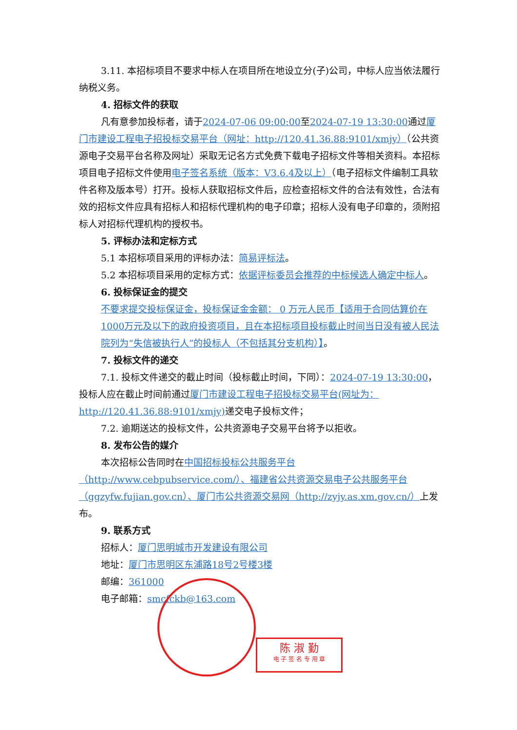3.11. 本招标项目不要求中标人在项目所在地设立分(子)公司，中标人应当依法履行纳税义务。
4. 招标文件的获取
凡有意参加投标者，请于2024-07-06 09:00:00至2024-07-19 13:30:00通过厦门市建设工程电子招投标交易平台（网址：http://120.41.36.88:9101/xmjy）（公共资源电子交易平台名称及网址）采取无记名方式免费下载电子招标文件等相关资料。本招标项目电子招标文件使用电子签名系统（版本：V3.6.4及以上）（电子招标文件编制工具软件名称及版本号）打开。投标人获取招标文件后，应检查招标文件的合法有效性，合法有效的招标文件应具有招标人和招标代理机构的电子印章；招标人没有电子印章的，须附招标人对招标代理机构的授权书。
5. 评标办法和定标方式
5.1 本招标项目采用的评标办法：简易评标法。
5.2 本招标项目采用的定标方式：依据评标委员会推荐的中标候选人确定中标人。
6. 投标保证金的提交
不要求提交投标保证金，投标保证金金额： 0 万元人民币【适用于合同估算价在1000万元及以下的政府投资项目，且在本招标项目投标截止时间当日没有被人民法院列为“失信被执行人”的投标人（不包括其分支机构）】。
7. 投标文件的递交
7.1. 投标文件递交的截止时间（投标截止时间，下同）：2024-07-19 13:30:00，投标人应在截止时间前通过厦门市建设工程电子招投标交易平台(网址为：http://120.41.36.88:9101/xmjy) 递交电子投标文件；
7.2. 逾期送达的投标文件，公共资源电子交易平台将予以拒收。
8. 发布公告的媒介
本次招标公告同时在中国招标投标公共服务平台（http://www.cebpubservice.com/）、福建省公共资源交易电子公共服务平台（ggzyfw.fujian.gov.cn）、厦门市公共资源交易网（http://zyjy.as.xm.gov.cn/）上发布。
9. 联系方式
招标人：厦门思明城市开发建设有限公司
地址：厦门市思明区东浦路18号2号楼3楼
邮编：361000
电子邮箱：smcfckb@163.com
陈 淑 勤
电 子 签 名 专 用 章